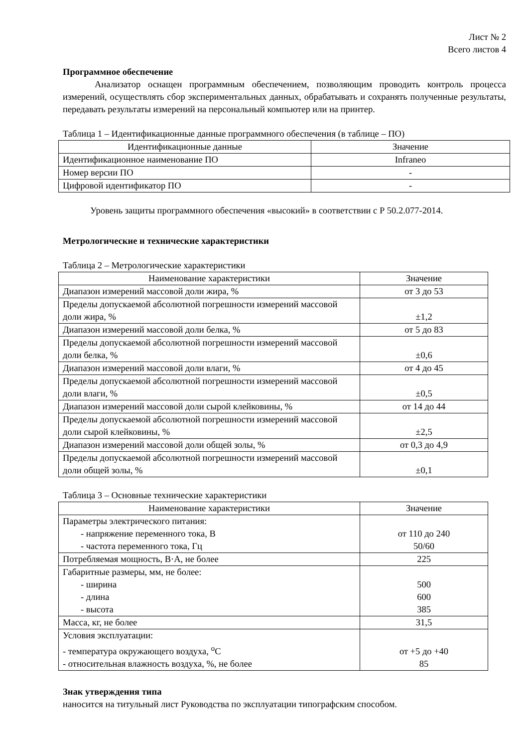Лист № 2
Всего листов 4
Программное обеспечение
Анализатор оснащен программным обеспечением, позволяющим проводить контроль процесса измерений, осуществлять сбор экспериментальных данных, обрабатывать и сохранять полученные результаты, передавать результаты измерений на персональный компьютер или на принтер.
Таблица 1 – Идентификационные данные программного обеспечения (в таблице – ПО)
| Идентификационные данные | Значение |
| --- | --- |
| Идентификационное наименование ПО | Infraneo |
| Номер версии ПО | - |
| Цифровой идентификатор ПО | - |
Уровень защиты программного обеспечения «высокий» в соответствии с Р 50.2.077-2014.
Метрологические и технические характеристики
Таблица 2 – Метрологические характеристики
| Наименование характеристики | Значение |
| --- | --- |
| Диапазон измерений массовой доли жира, % | от 3 до 53 |
| Пределы допускаемой абсолютной погрешности измерений массовой доли жира, % | ±1,2 |
| Диапазон измерений массовой доли белка, % | от 5 до 83 |
| Пределы допускаемой абсолютной погрешности измерений массовой доли белка, % | ±0,6 |
| Диапазон измерений массовой доли влаги, % | от 4 до 45 |
| Пределы допускаемой абсолютной погрешности измерений массовой доли влаги, % | ±0,5 |
| Диапазон измерений массовой доли сырой клейковины, % | от 14 до 44 |
| Пределы допускаемой абсолютной погрешности измерений массовой доли сырой клейковины, % | ±2,5 |
| Диапазон измерений массовой доли общей золы, % | от 0,3 до 4,9 |
| Пределы допускаемой абсолютной погрешности измерений массовой доли общей золы, % | ±0,1 |
Таблица 3 – Основные технические характеристики
| Наименование характеристики | Значение |
| --- | --- |
| Параметры электрического питания: - напряжение переменного тока, В - частота переменного тока, Гц | от 110 до 240 50/60 |
| Потребляемая мощность, В·А, не более | 225 |
| Габаритные размеры, мм, не более: - ширина - длина - высота | 500 600 385 |
| Масса, кг, не более | 31,5 |
| Условия эксплуатации: - температура окружающего воздуха, <sup>о</sup>С - относительная влажность воздуха, %, не более | от +5 до +40 85 |
Знак утверждения типа
наносится на титульный лист Руководства по эксплуатации типографским способом.